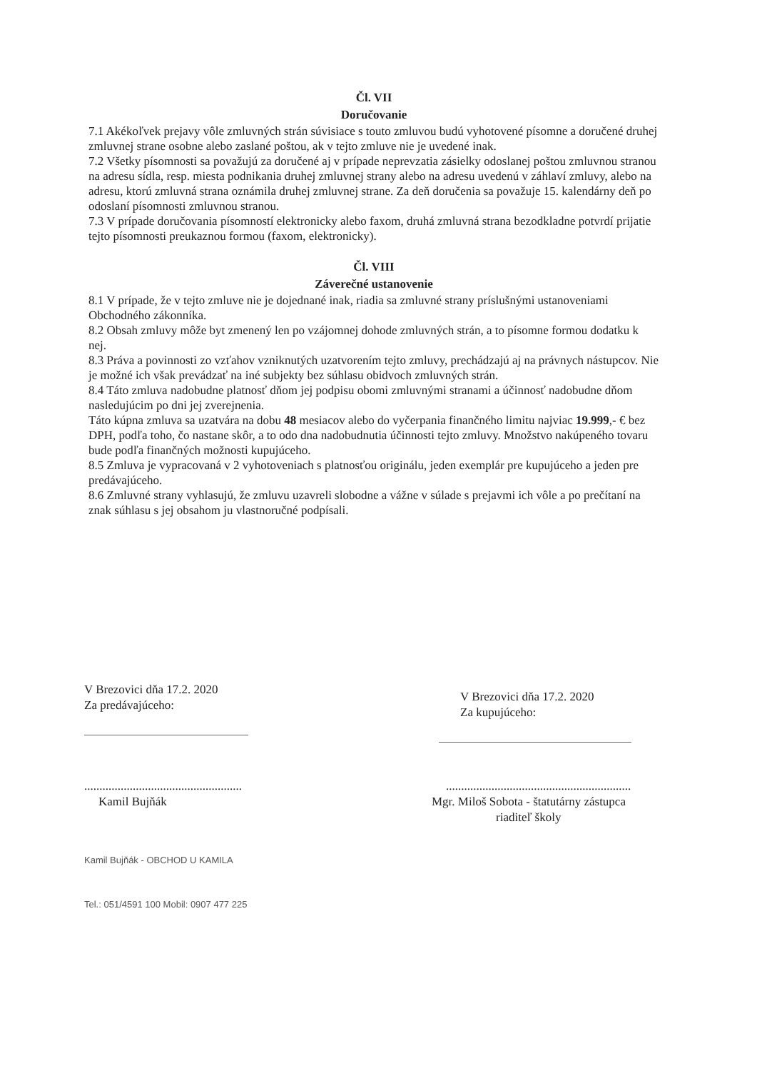Čl. VII
Doručovanie
7.1 Akékoľvek prejavy vôle zmluvných strán súvisiace s touto zmluvou budú vyhotovené písomne a doručené druhej zmluvnej strane osobne alebo zaslané poštou, ak v tejto zmluve nie je uvedené inak.
7.2 Všetky písomnosti sa považujú za doručené aj v prípade neprevzatia zásielky odoslanej poštou zmluvnou stranou na adresu sídla, resp. miesta podnikania druhej zmluvnej strany alebo na adresu uvedenú v záhlaví zmluvy, alebo na adresu, ktorú zmluvná strana oznámila druhej zmluvnej strane. Za deň doručenia sa považuje 15. kalendárny deň po odoslaní písomnosti zmluvnou stranou.
7.3 V prípade doručovania písomností elektronicky alebo faxom, druhá zmluvná strana bezodkladne potvrdí prijatie tejto písomnosti preukaznou formou (faxom, elektronicky).
Čl. VIII
Záverečné ustanovenie
8.1 V prípade, že v tejto zmluve nie je dojednané inak, riadia sa zmluvné strany príslušnými ustanoveniami Obchodného zákonníka.
8.2 Obsah zmluvy môže byt zmenený len po vzájomnej dohode zmluvných strán, a to písomne formou dodatku k nej.
8.3 Práva a povinnosti zo vzťahov vzniknutých uzatvorením tejto zmluvy, prechádzajú aj na právnych nástupcov. Nie je možné ich však prevádzať na iné subjekty bez súhlasu obidvoch zmluvných strán.
8.4 Táto zmluva nadobudne platnosť dňom jej podpisu obomi zmluvnými stranami a účinnosť nadobudne dňom nasledujúcim po dni jej zverejnenia.
Táto kúpna zmluva sa uzatvára na dobu 48 mesiacov alebo do vyčerpania finančného limitu najviac 19.999,- € bez DPH, podľa toho, čo nastane skôr, a to odo dna nadobudnutia účinnosti tejto zmluvy. Množstvo nakúpeného tovaru bude podľa finančných možnosti kupujúceho.
8.5 Zmluva je vypracovaná v 2 vyhotoveniach s platnosťou originálu, jeden exemplár pre kupujúceho a jeden pre predávajúceho.
8.6 Zmluvné strany vyhlasujú, že zmluvu uzavreli slobodne a vážne v súlade s prejavmi ich vôle a po prečítaní na znak súhlasu s jej obsahom ju vlastnoručné podpísali.
V Brezovici dňa 17.2. 2020
Za predávajúceho:
....................................................
Kamil Bujňák
Kamil Bujňák - OBCHOD U KAMILA
Tel.: 051/4591 100 Mobil: 0907 477 225
V Brezovici dňa 17.2. 2020
Za kupujúceho:
.............................................................
Mgr. Miloš Sobota - štatutárny zástupca
riaditeľ školy